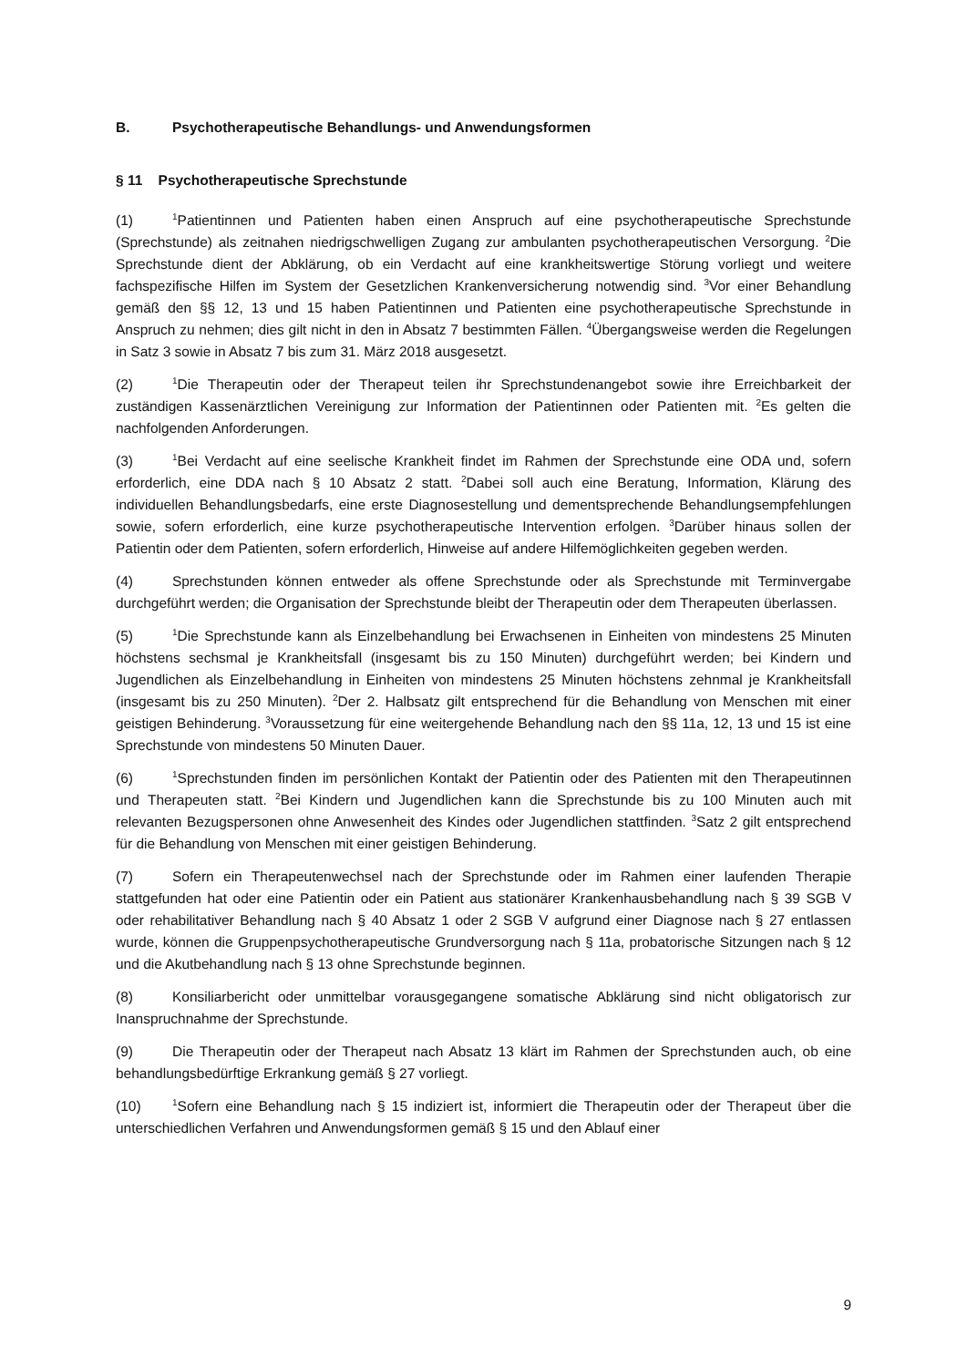B. Psychotherapeutische Behandlungs- und Anwendungsformen
§ 11 Psychotherapeutische Sprechstunde
(1)<sup>1</sup>Patientinnen und Patienten haben einen Anspruch auf eine psychotherapeutische Sprechstunde (Sprechstunde) als zeitnahen niedrigschwelligen Zugang zur ambulanten psychotherapeutischen Versorgung. <sup>2</sup>Die Sprechstunde dient der Abklärung, ob ein Verdacht auf eine krankheitswertige Störung vorliegt und weitere fachspezifische Hilfen im System der Gesetzlichen Krankenversicherung notwendig sind. <sup>3</sup>Vor einer Behandlung gemäß den §§ 12, 13 und 15 haben Patientinnen und Patienten eine psychotherapeutische Sprechstunde in Anspruch zu nehmen; dies gilt nicht in den in Absatz 7 bestimmten Fällen. <sup>4</sup>Übergangsweise werden die Regelungen in Satz 3 sowie in Absatz 7 bis zum 31. März 2018 ausgesetzt.
(2)<sup>1</sup>Die Therapeutin oder der Therapeut teilen ihr Sprechstundenangebot sowie ihre Erreichbarkeit der zuständigen Kassenärztlichen Vereinigung zur Information der Patientinnen oder Patienten mit. <sup>2</sup>Es gelten die nachfolgenden Anforderungen.
(3)<sup>1</sup>Bei Verdacht auf eine seelische Krankheit findet im Rahmen der Sprechstunde eine ODA und, sofern erforderlich, eine DDA nach § 10 Absatz 2 statt. <sup>2</sup>Dabei soll auch eine Beratung, Information, Klärung des individuellen Behandlungsbedarfs, eine erste Diagnosestellung und dementsprechende Behandlungsempfehlungen sowie, sofern erforderlich, eine kurze psychotherapeutische Intervention erfolgen. <sup>3</sup>Darüber hinaus sollen der Patientin oder dem Patienten, sofern erforderlich, Hinweise auf andere Hilfemöglichkeiten gegeben werden.
(4) Sprechstunden können entweder als offene Sprechstunde oder als Sprechstunde mit Terminvergabe durchgeführt werden; die Organisation der Sprechstunde bleibt der Therapeutin oder dem Therapeuten überlassen.
(5)<sup>1</sup>Die Sprechstunde kann als Einzelbehandlung bei Erwachsenen in Einheiten von mindestens 25 Minuten höchstens sechsmal je Krankheitsfall (insgesamt bis zu 150 Minuten) durchgeführt werden; bei Kindern und Jugendlichen als Einzelbehandlung in Einheiten von mindestens 25 Minuten höchstens zehnmal je Krankheitsfall (insgesamt bis zu 250 Minuten). <sup>2</sup>Der 2. Halbsatz gilt entsprechend für die Behandlung von Menschen mit einer geistigen Behinderung. <sup>3</sup>Voraussetzung für eine weitergehende Behandlung nach den §§ 11a, 12, 13 und 15 ist eine Sprechstunde von mindestens 50 Minuten Dauer.
(6)<sup>1</sup>Sprechstunden finden im persönlichen Kontakt der Patientin oder des Patienten mit den Therapeutinnen und Therapeuten statt. <sup>2</sup>Bei Kindern und Jugendlichen kann die Sprechstunde bis zu 100 Minuten auch mit relevanten Bezugspersonen ohne Anwesenheit des Kindes oder Jugendlichen stattfinden. <sup>3</sup>Satz 2 gilt entsprechend für die Behandlung von Menschen mit einer geistigen Behinderung.
(7) Sofern ein Therapeutenwechsel nach der Sprechstunde oder im Rahmen einer laufenden Therapie stattgefunden hat oder eine Patientin oder ein Patient aus stationärer Krankenhausbehandlung nach § 39 SGB V oder rehabilitativer Behandlung nach § 40 Absatz 1 oder 2 SGB V aufgrund einer Diagnose nach § 27 entlassen wurde, können die Gruppenpsychotherapeutische Grundversorgung nach § 11a, probatorische Sitzungen nach § 12 und die Akutbehandlung nach § 13 ohne Sprechstunde beginnen.
(8) Konsiliarbericht oder unmittelbar vorausgegangene somatische Abklärung sind nicht obligatorisch zur Inanspruchnahme der Sprechstunde.
(9) Die Therapeutin oder der Therapeut nach Absatz 13 klärt im Rahmen der Sprechstunden auch, ob eine behandlungsbedürftige Erkrankung gemäß § 27 vorliegt.
(10)<sup>1</sup>Sofern eine Behandlung nach § 15 indiziert ist, informiert die Therapeutin oder der Therapeut über die unterschiedlichen Verfahren und Anwendungsformen gemäß § 15 und den Ablauf einer
9